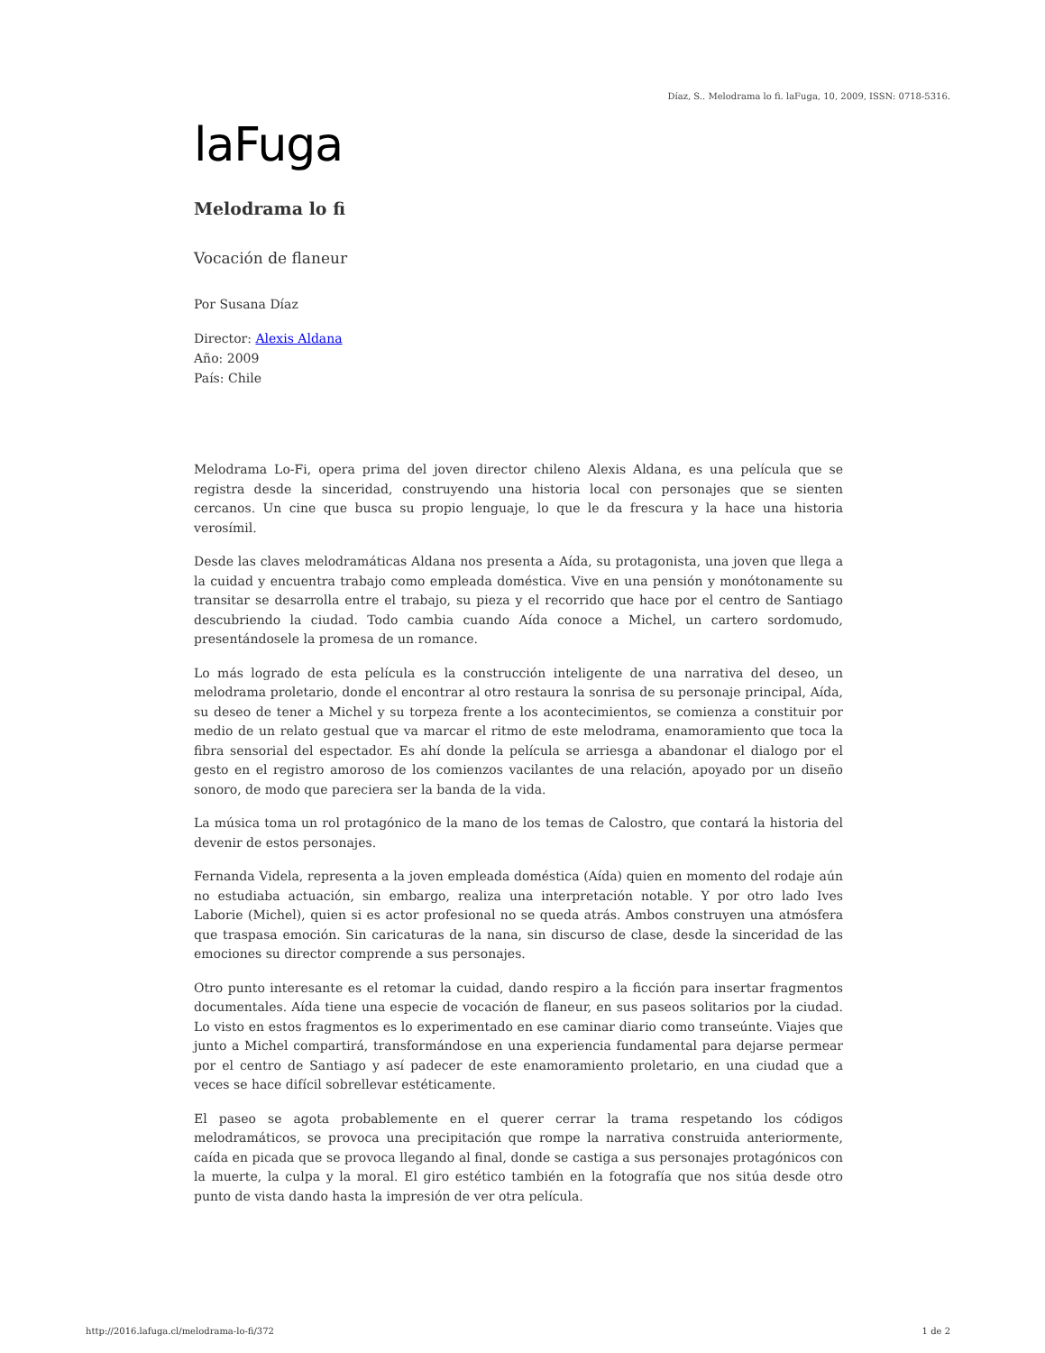Díaz, S.. Melodrama lo fi. laFuga, 10, 2009, ISSN: 0718-5316.
laFuga
Melodrama lo fi
Vocación de flaneur
Por Susana Díaz
Director: Alexis Aldana
Año: 2009
País: Chile
Melodrama Lo-Fi, opera prima del joven director chileno Alexis Aldana, es una película que se registra desde la sinceridad, construyendo una historia local con personajes que se sienten cercanos. Un cine que busca su propio lenguaje, lo que le da frescura y la hace una historia verosímil.
Desde las claves melodramáticas Aldana nos presenta a Aída, su protagonista, una joven que llega a la cuidad y encuentra trabajo como empleada doméstica. Vive en una pensión y monótonamente su transitar se desarrolla entre el trabajo, su pieza y el recorrido que hace por el centro de Santiago descubriendo la ciudad. Todo cambia cuando Aída conoce a Michel, un cartero sordomudo, presentándosele la promesa de un romance.
Lo más logrado de esta película es la construcción inteligente de una narrativa del deseo, un melodrama proletario, donde el encontrar al otro restaura la sonrisa de su personaje principal, Aída, su deseo de tener a Michel y su torpeza frente a los acontecimientos, se comienza a constituir por medio de un relato gestual que va marcar el ritmo de este melodrama, enamoramiento que toca la fibra sensorial del espectador. Es ahí donde la película se arriesga a abandonar el dialogo por el gesto en el registro amoroso de los comienzos vacilantes de una relación, apoyado por un diseño sonoro, de modo que pareciera ser la banda de la vida.
La música toma un rol protagónico de la mano de los temas de Calostro, que contará la historia del devenir de estos personajes.
Fernanda Videla, representa a la joven empleada doméstica (Aída) quien en momento del rodaje aún no estudiaba actuación, sin embargo, realiza una interpretación notable. Y por otro lado Ives Laborie (Michel), quien si es actor profesional no se queda atrás. Ambos construyen una atmósfera que traspasa emoción. Sin caricaturas de la nana, sin discurso de clase, desde la sinceridad de las emociones su director comprende a sus personajes.
Otro punto interesante es el retomar la cuidad, dando respiro a la ficción para insertar fragmentos documentales. Aída tiene una especie de vocación de flaneur, en sus paseos solitarios por la ciudad. Lo visto en estos fragmentos es lo experimentado en ese caminar diario como transeúnte. Viajes que junto a Michel compartirá, transformándose en una experiencia fundamental para dejarse permear por el centro de Santiago y así padecer de este enamoramiento proletario, en una ciudad que a veces se hace difícil sobrellevar estéticamente.
El paseo se agota probablemente en el querer cerrar la trama respetando los códigos melodramáticos, se provoca una precipitación que rompe la narrativa construida anteriormente, caída en picada que se provoca llegando al final, donde se castiga a sus personajes protagónicos con la muerte, la culpa y la moral. El giro estético también en la fotografía que nos sitúa desde otro punto de vista dando hasta la impresión de ver otra película.
http://2016.lafuga.cl/melodrama-lo-fi/372 1 de 2